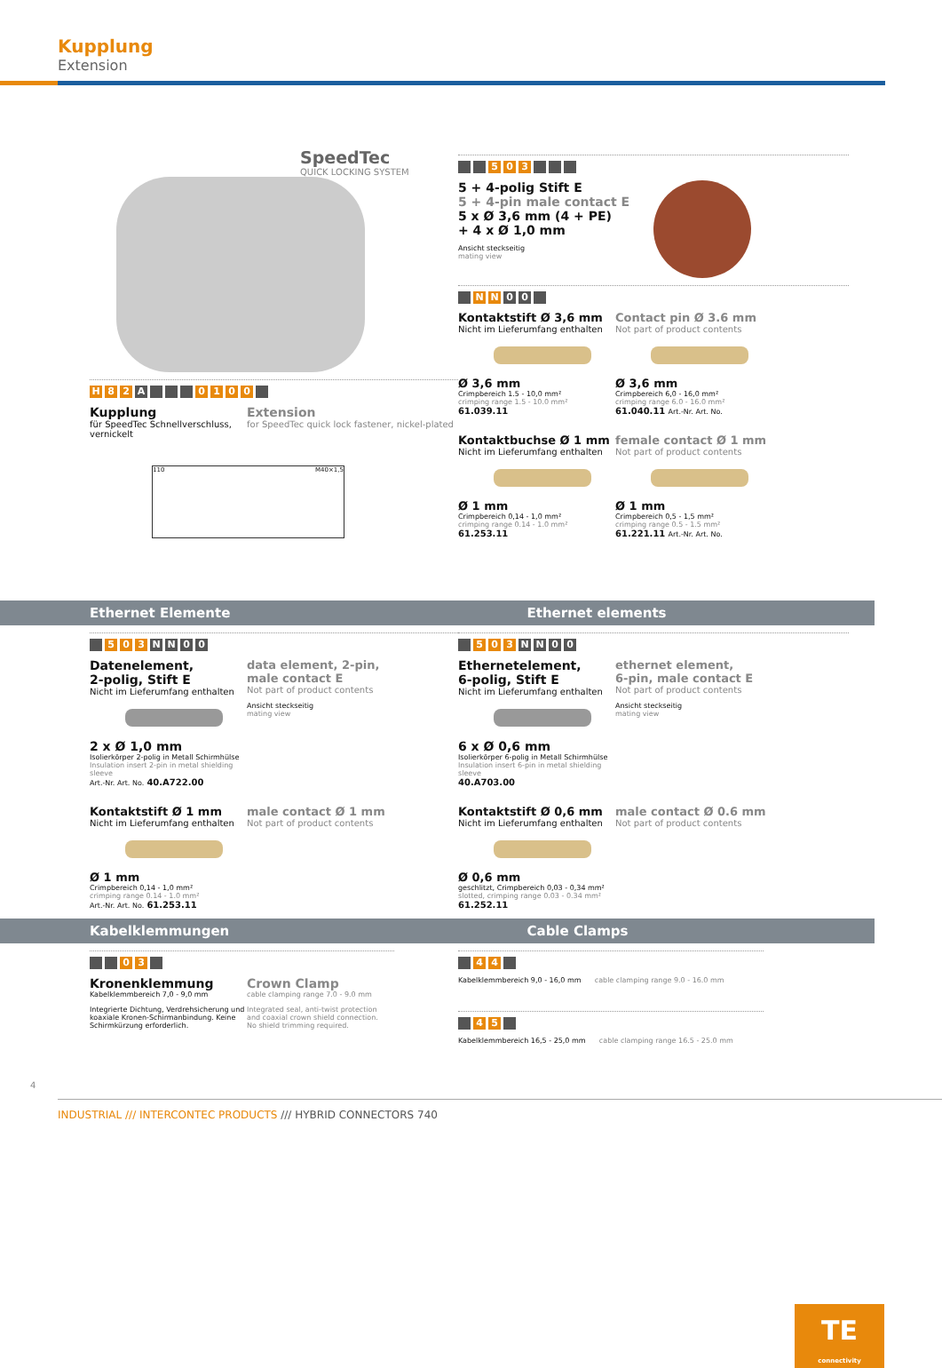Kupplung
Extension
SpeedTec
QUICK LOCKING SYSTEM
H 8 2 A 0100
Kupplung
für SpeedTec Schnellverschluss, vernickelt
Extension
for SpeedTec quick lock fastener, nickel-plated
110 M40×1,5
5 0 3
5 + 4-polig Stift E
5 + 4-pin male contact E
5 x Ø 3,6 mm (4 + PE)
+ 4 x Ø 1,0 mm
Ansicht steckseitig
mating view
N N 0 0
Kontaktstift Ø 3,6 mm
Nicht im Lieferumfang enthalten
Ø 3,6 mm
Crimpbereich 1.5 - 10,0 mm²
crimping range 1.5 - 10.0 mm²
61.039.11
Contact pin Ø 3.6 mm
Not part of product contents
Ø 3,6 mm
Crimpbereich 6,0 - 16,0 mm²
crimping range 6.0 - 16.0 mm²
61.040.11 Art.-Nr. Art. No.
Kontaktbuchse Ø 1 mm
Nicht im Lieferumfang enthalten
Ø 1 mm
Crimpbereich 0,14 - 1,0 mm²
crimping range 0.14 - 1.0 mm²
61.253.11
female contact Ø 1 mm
Not part of product contents
Ø 1 mm
Crimpbereich 0,5 - 1,5 mm²
crimping range 0.5 - 1.5 mm²
61.221.11 Art.-Nr. Art. No.
Ethernet Elemente Ethernet elements
5 0 3 NN 00
Datenelement,
2-polig, Stift E
Nicht im Lieferumfang enthalten
2 x Ø 1,0 mm
Isolierkörper 2-polig in Metall Schirmhülse
Insulation insert 2-pin in metal shielding sleeve
Art.-Nr. Art. No. 40.A722.00
data element, 2-pin,
male contact E
Not part of product contents
Ansicht steckseitig
mating view
Kontaktstift Ø 1 mm
Nicht im Lieferumfang enthalten
Ø 1 mm
Crimpbereich 0,14 - 1,0 mm²
crimping range 0.14 - 1.0 mm²
Art.-Nr. Art. No. 61.253.11
male contact Ø 1 mm
Not part of product contents
5 0 3 NN 00
Ethernetelement,
6-polig, Stift E
Nicht im Lieferumfang enthalten
6 x Ø 0,6 mm
Isolierkörper 6-polig in Metall Schirmhülse
Insulation insert 6-pin in metal shielding sleeve
40.A703.00
ethernet element,
6-pin, male contact E
Not part of product contents
Ansicht steckseitig
mating view
Kontaktstift Ø 0,6 mm
Nicht im Lieferumfang enthalten
Ø 0,6 mm
geschlitzt, Crimpbereich 0,03 - 0,34 mm²
slotted, crimping range 0.03 - 0.34 mm²
61.252.11
male contact Ø 0.6 mm
Not part of product contents
Kabelklemmungen Cable Clamps
0 3
Kronenklemmung
Kabelklemmbereich 7,0 - 9,0 mm
Integrierte Dichtung, Verdrehsicherung und koaxiale Kronen-Schirmanbindung. Keine Schirmkürzung erforderlich.
Crown Clamp
cable clamping range 7.0 - 9.0 mm
Integrated seal, anti-twist protection and coaxial crown shield connection. No shield trimming required.
4 4
Kabelklemmbereich 9,0 - 16,0 mm cable clamping range 9.0 - 16.0 mm
4 5
Kabelklemmbereich 16,5 - 25,0 mm cable clamping range 16.5 - 25.0 mm
4
INDUSTRIAL /// INTERCONTEC PRODUCTS /// HYBRID CONNECTORS 740
TE
connectivity